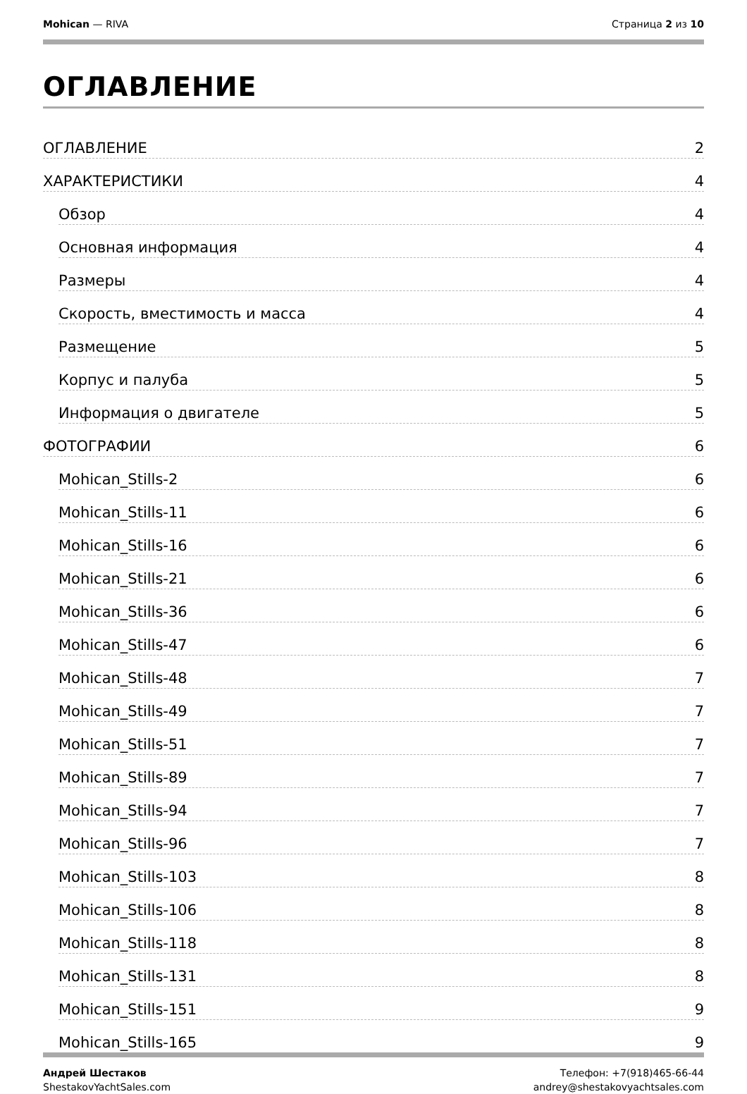Mohican — RIVA Страница 2 из 10
ОГЛАВЛЕНИЕ
ОГЛАВЛЕНИЕ 2
ХАРАКТЕРИСТИКИ 4
Обзор 4
Основная информация 4
Размеры 4
Скорость, вместимость и масса 4
Размещение 5
Корпус и палуба 5
Информация о двигателе 5
ФОТОГРАФИИ 6
Mohican_Stills-2 6
Mohican_Stills-11 6
Mohican_Stills-16 6
Mohican_Stills-21 6
Mohican_Stills-36 6
Mohican_Stills-47 6
Mohican_Stills-48 7
Mohican_Stills-49 7
Mohican_Stills-51 7
Mohican_Stills-89 7
Mohican_Stills-94 7
Mohican_Stills-96 7
Mohican_Stills-103 8
Mohican_Stills-106 8
Mohican_Stills-118 8
Mohican_Stills-131 8
Mohican_Stills-151 9
Mohican_Stills-165 9
Андрей Шестаков
ShestakovYachtSales.com
Телефон: +7(918)465-66-44
andrey@shestakovyachtsales.com